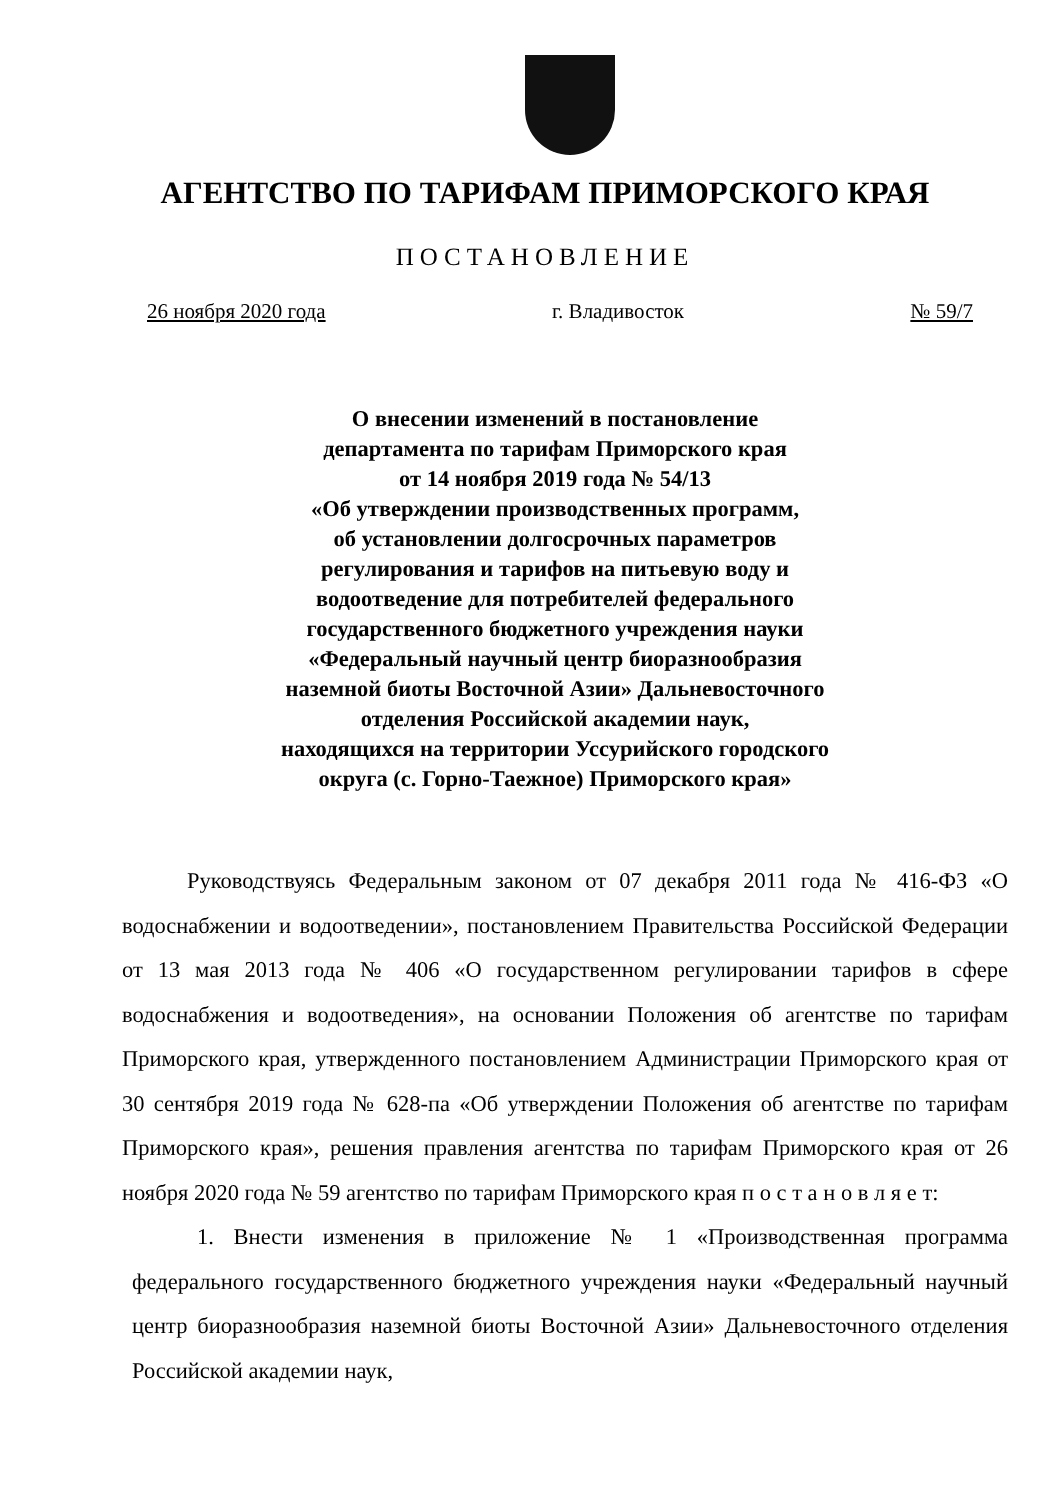АГЕНТСТВО ПО ТАРИФАМ ПРИМОРСКОГО КРАЯ
ПОСТАНОВЛЕНИЕ
26 ноября 2020 года г. Владивосток № 59/7
О внесении изменений в постановление
департамента по тарифам Приморского края
от 14 ноября 2019 года № 54/13
«Об утверждении производственных программ,
об установлении долгосрочных параметров
регулирования и тарифов на питьевую воду и
водоотведение для потребителей федерального
государственного бюджетного учреждения науки
«Федеральный научный центр биоразнообразия
наземной биоты Восточной Азии» Дальневосточного
отделения Российской академии наук,
находящихся на территории Уссурийского городского
округа (с. Горно-Таежное) Приморского края»
Руководствуясь Федеральным законом от 07 декабря 2011 года № 416-ФЗ «О водоснабжении и водоотведении», постановлением Правительства Российской Федерации от 13 мая 2013 года № 406 «О государственном регулировании тарифов в сфере водоснабжения и водоотведения», на основании Положения об агентстве по тарифам Приморского края, утвержденного постановлением Администрации Приморского края от 30 сентября 2019 года № 628-па «Об утверждении Положения об агентстве по тарифам Приморского края», решения правления агентства по тарифам Приморского края от 26 ноября 2020 года № 59 агентство по тарифам Приморского края п о с т а н о в л я е т:
1. Внести изменения в приложение № 1 «Производственная программа федерального государственного бюджетного учреждения науки «Федеральный научный центр биоразнообразия наземной биоты Восточной Азии» Дальневосточного отделения Российской академии наук,